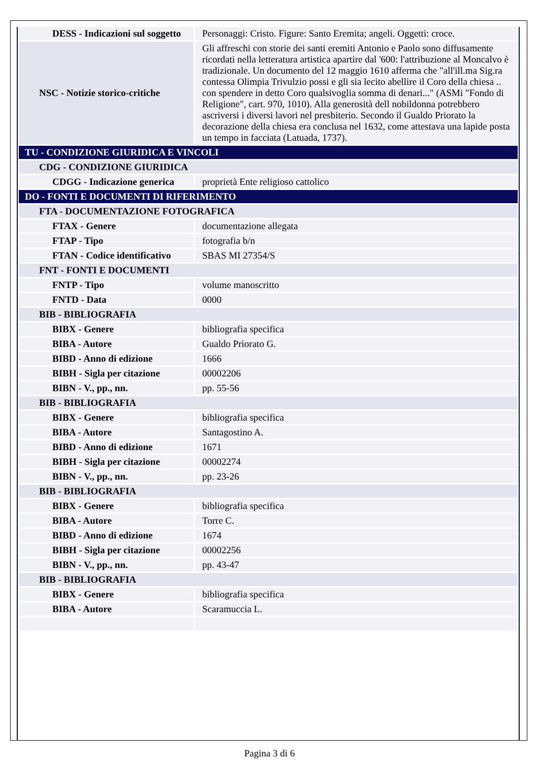| DESS - Indicazioni sul soggetto | Personaggi: Cristo. Figure: Santo Eremita; angeli. Oggetti: croce. |
| NSC - Notizie storico-critiche | Gli affreschi con storie dei santi eremiti Antonio e Paolo sono diffusamente ricordati nella letteratura artistica apartire dal '600: l'attribuzione al Moncalvo è tradizionale. Un documento del 12 maggio 1610 afferma che "all'ill.ma Sig.ra contessa Olimpia Trivulzio possi e gli sia lecito abellire il Coro della chiesa .. con spendere in detto Coro qualsivoglia somma di denari..." (ASMi "Fondo di Religione", cart. 970, 1010). Alla generosità dell nobildonna potrebbero ascriversi i diversi lavori nel presbiterio. Secondo il Gualdo Priorato la decorazione della chiesa era conclusa nel 1632, come attestava una lapide posta un tempo in facciata (Latuada, 1737). |
| TU - CONDIZIONE GIURIDICA E VINCOLI | |
| CDG - CONDIZIONE GIURIDICA | |
| CDGG - Indicazione generica | proprietà Ente religioso cattolico |
| DO - FONTI E DOCUMENTI DI RIFERIMENTO | |
| FTA - DOCUMENTAZIONE FOTOGRAFICA | |
| FTAX - Genere | documentazione allegata |
| FTAP - Tipo | fotografia b/n |
| FTAN - Codice identificativo | SBAS MI 27354/S |
| FNT - FONTI E DOCUMENTI | |
| FNTP - Tipo | volume manoscritto |
| FNTD - Data | 0000 |
| BIB - BIBLIOGRAFIA | |
| BIBX - Genere | bibliografia specifica |
| BIBA - Autore | Gualdo Priorato G. |
| BIBD - Anno di edizione | 1666 |
| BIBH - Sigla per citazione | 00002206 |
| BIBN - V., pp., nn. | pp. 55-56 |
| BIB - BIBLIOGRAFIA | |
| BIBX - Genere | bibliografia specifica |
| BIBA - Autore | Santagostino A. |
| BIBD - Anno di edizione | 1671 |
| BIBH - Sigla per citazione | 00002274 |
| BIBN - V., pp., nn. | pp. 23-26 |
| BIB - BIBLIOGRAFIA | |
| BIBX - Genere | bibliografia specifica |
| BIBA - Autore | Torre C. |
| BIBD - Anno di edizione | 1674 |
| BIBH - Sigla per citazione | 00002256 |
| BIBN - V., pp., nn. | pp. 43-47 |
| BIB - BIBLIOGRAFIA | |
| BIBX - Genere | bibliografia specifica |
| BIBA - Autore | Scaramuccia L. |
Pagina 3 di 6